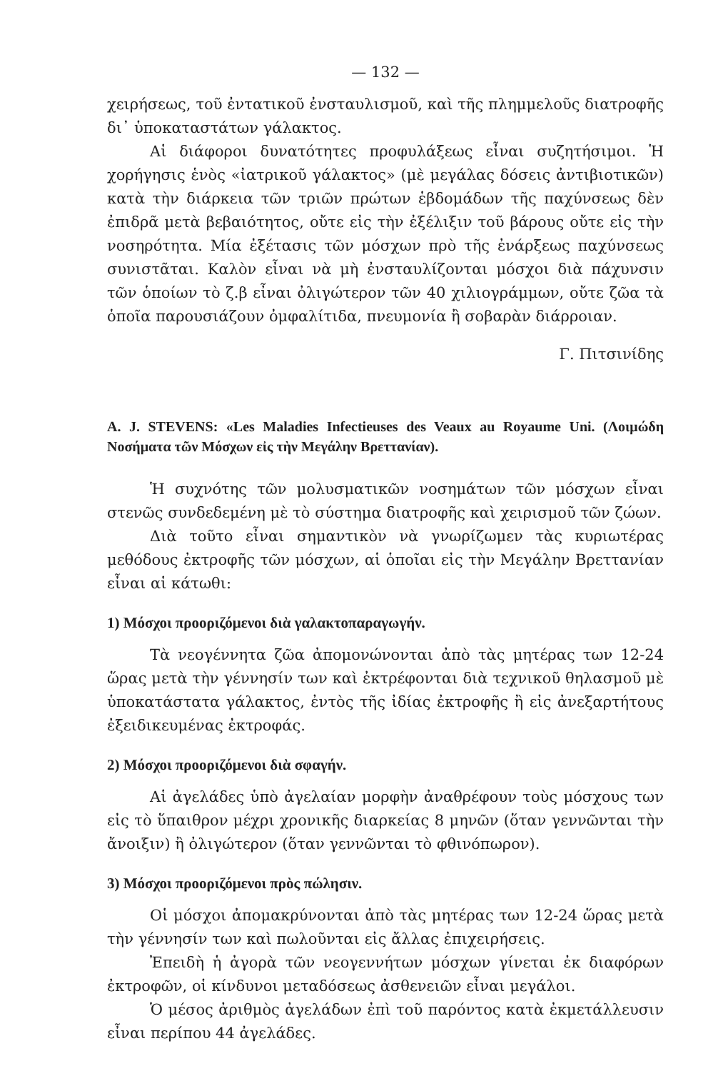— 132 —
χειρήσεως, τοῦ ἐντατικοῦ ἐνσταυλισμοῦ, καὶ τῆς πλημμελοῦς διατροφῆς δι᾽ ὑποκαταστάτων γάλακτος.
Αἱ διάφοροι δυνατότητες προφυλάξεως εἶναι συζητήσιμοι. Ἡ χορήγησις ἑνὸς «ἰατρικοῦ γάλακτος» (μὲ μεγάλας δόσεις ἀντιβιοτικῶν) κατὰ τὴν διάρκεια τῶν τριῶν πρώτων ἑβδομάδων τῆς παχύνσεως δὲν ἐπιδρᾶ μετὰ βεβαιότητος, οὔτε εἰς τὴν ἐξέλιξιν τοῦ βάρους οὔτε εἰς τὴν νοσηρότητα. Μία ἐξέτασις τῶν μόσχων πρὸ τῆς ἐνάρξεως παχύνσεως συνιστᾶται. Καλὸν εἶναι νὰ μὴ ἐνσταυλίζονται μόσχοι διὰ πάχυνσιν τῶν ὁποίων τὸ ζ.β εἶναι ὀλιγώτερον τῶν 40 χιλιογράμμων, οὔτε ζῶα τὰ ὁποῖα παρουσιάζουν ὀμφαλίτιδα, πνευμονία ἢ σοβαρὰν διάρροιαν.
Γ. Πιτσινίδης
A. J. STEVENS: «Les Maladies Infectieuses des Veaux au Royaume Uni. (Λοιμώδη Νοσήματα τῶν Μόσχων εἰς τὴν Μεγάλην Βρεττανίαν).
Ἡ συχνότης τῶν μολυσματικῶν νοσημάτων τῶν μόσχων εἶναι στενῶς συνδεδεμένη μὲ τὸ σύστημα διατροφῆς καὶ χειρισμοῦ τῶν ζώων.
Διὰ τοῦτο εἶναι σημαντικὸν νὰ γνωρίζωμεν τὰς κυριωτέρας μεθόδους ἐκτροφῆς τῶν μόσχων, αἱ ὁποῖαι εἰς τὴν Μεγάλην Βρεττανίαν εἶναι αἱ κάτωθι:
1) Μόσχοι προοριζόμενοι διὰ γαλακτοπαραγωγήν.
Τὰ νεογέννητα ζῶα ἀπομονώνονται ἀπὸ τὰς μητέρας των 12-24 ὥρας μετὰ τὴν γέννησίν των καὶ ἐκτρέφονται διὰ τεχνικοῦ θηλασμοῦ μὲ ὑποκατάστατα γάλακτος, ἐντὸς τῆς ἰδίας ἐκτροφῆς ἢ εἰς ἀνεξαρτήτους ἐξειδικευμένας ἐκτροφάς.
2) Μόσχοι προοριζόμενοι διὰ σφαγήν.
Αἱ ἀγελάδες ὑπὸ ἀγελαίαν μορφὴν ἀναθρέφουν τοὺς μόσχους των εἰς τὸ ὕπαιθρον μέχρι χρονικῆς διαρκείας 8 μηνῶν (ὅταν γεννῶνται τὴν ἄνοιξιν) ἢ ὀλιγώτερον (ὅταν γεννῶνται τὸ φθινόπωρον).
3) Μόσχοι προοριζόμενοι πρὸς πώλησιν.
Οἱ μόσχοι ἀπομακρύνονται ἀπὸ τὰς μητέρας των 12-24 ὥρας μετὰ τὴν γέννησίν των καὶ πωλοῦνται εἰς ἄλλας ἐπιχειρήσεις.
Ἐπειδὴ ἡ ἀγορὰ τῶν νεογεννήτων μόσχων γίνεται ἐκ διαφόρων ἐκτροφῶν, οἱ κίνδυνοι μεταδόσεως ἀσθενειῶν εἶναι μεγάλοι.
Ὁ μέσος ἀριθμὸς ἀγελάδων ἐπὶ τοῦ παρόντος κατὰ ἐκμετάλλευσιν εἶναι περίπου 44 ἀγελάδες.